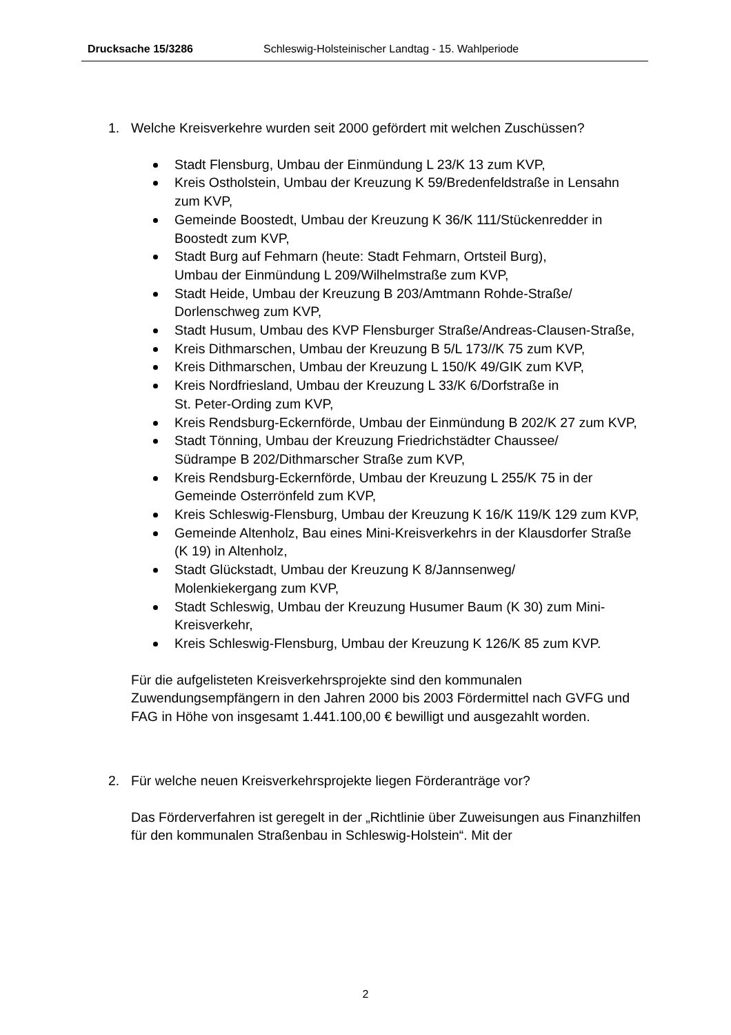Drucksache 15/3286 Schleswig-Holsteinischer Landtag - 15. Wahlperiode
1. Welche Kreisverkehre wurden seit 2000 gefördert mit welchen Zuschüssen?
Stadt Flensburg, Umbau der Einmündung L 23/K 13 zum KVP,
Kreis Ostholstein, Umbau der Kreuzung K 59/Bredenfeldstraße in Lensahn zum KVP,
Gemeinde Boostedt, Umbau der Kreuzung K 36/K 111/Stückenredder in Boostedt zum KVP,
Stadt Burg auf Fehmarn (heute: Stadt Fehmarn, Ortsteil Burg),
Umbau der Einmündung L 209/Wilhelmstraße zum KVP,
Stadt Heide, Umbau der Kreuzung B 203/Amtmann Rohde-Straße/
Dorlenschweg zum KVP,
Stadt Husum, Umbau des KVP Flensburger Straße/Andreas-Clausen-Straße,
Kreis Dithmarschen, Umbau der Kreuzung B 5/L 173//K 75 zum KVP,
Kreis Dithmarschen, Umbau der Kreuzung L 150/K 49/GIK zum KVP,
Kreis Nordfriesland, Umbau der Kreuzung L 33/K 6/Dorfstraße in
St. Peter-Ording zum KVP,
Kreis Rendsburg-Eckernförde, Umbau der Einmündung B 202/K 27 zum KVP,
Stadt Tönning, Umbau der Kreuzung Friedrichstädter Chaussee/
Südrampe B 202/Dithmarscher Straße zum KVP,
Kreis Rendsburg-Eckernförde, Umbau der Kreuzung L 255/K 75 in der Gemeinde Osterrönfeld zum KVP,
Kreis Schleswig-Flensburg, Umbau der Kreuzung K 16/K 119/K 129 zum KVP,
Gemeinde Altenholz, Bau eines Mini-Kreisverkehrs in der Klausdorfer Straße (K 19) in Altenholz,
Stadt Glückstadt, Umbau der Kreuzung K 8/Jannsenweg/
Molenkiekergang zum KVP,
Stadt Schleswig, Umbau der Kreuzung Husumer Baum (K 30) zum Mini-Kreisverkehr,
Kreis Schleswig-Flensburg, Umbau der Kreuzung K 126/K 85 zum KVP.
Für die aufgelisteten Kreisverkehrsprojekte sind den kommunalen Zuwendungsempfängern in den Jahren 2000 bis 2003 Fördermittel nach GVFG und FAG in Höhe von insgesamt 1.441.100,00 € bewilligt und ausgezahlt worden.
2. Für welche neuen Kreisverkehrsprojekte liegen Förderanträge vor?
Das Förderverfahren ist geregelt in der „Richtlinie über Zuweisungen aus Finanzhilfen für den kommunalen Straßenbau in Schleswig-Holstein“. Mit der
2